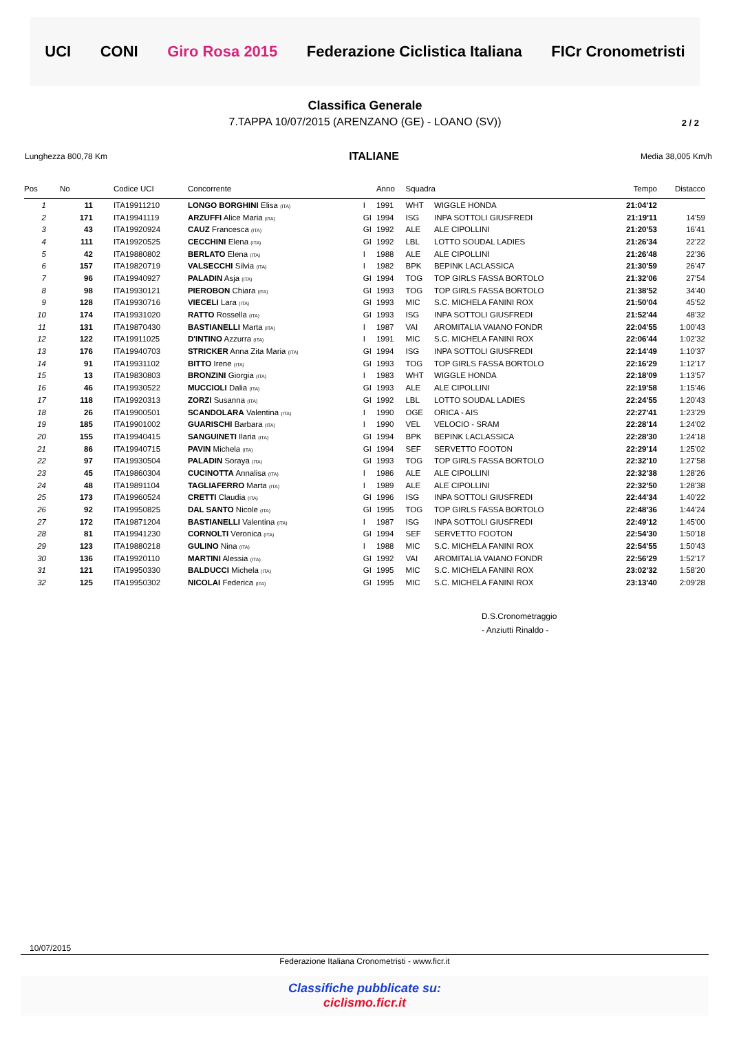UCI CONI Giro Rosa 2015 Federazione Ciclistica Italiana FICr Cronometristi
2 / 2
Classifica Generale
7.TAPPA 10/07/2015 (ARENZANO (GE) - LOANO (SV))
Lunghezza 800,78 Km ITALIANE Media 38,005 Km/h
| Pos | No | Codice UCI | Concorrente | | Anno | Squadra | | Tempo | Distacco |
| --- | --- | --- | --- | --- | --- | --- | --- | --- | --- |
| 1 | 11 | ITA19911210 | LONGO BORGHINI Elisa (ITA) | I | 1991 | WHT | WIGGLE HONDA | 21:04'12 | |
| 2 | 171 | ITA19941119 | ARZUFFI Alice Maria (ITA) | GI | 1994 | ISG | INPA SOTTOLI GIUSFREDI | 21:19'11 | 14'59 |
| 3 | 43 | ITA19920924 | CAUZ Francesca (ITA) | GI | 1992 | ALE | ALE CIPOLLINI | 21:20'53 | 16'41 |
| 4 | 111 | ITA19920525 | CECCHINI Elena (ITA) | GI | 1992 | LBL | LOTTO SOUDAL LADIES | 21:26'34 | 22'22 |
| 5 | 42 | ITA19880802 | BERLATO Elena (ITA) | I | 1988 | ALE | ALE CIPOLLINI | 21:26'48 | 22'36 |
| 6 | 157 | ITA19820719 | VALSECCHI Silvia (ITA) | I | 1982 | BPK | BEPINK LACLASSICA | 21:30'59 | 26'47 |
| 7 | 96 | ITA19940927 | PALADIN Asja (ITA) | GI | 1994 | TOG | TOP GIRLS FASSA BORTOLO | 21:32'06 | 27'54 |
| 8 | 98 | ITA19930121 | PIEROBON Chiara (ITA) | GI | 1993 | TOG | TOP GIRLS FASSA BORTOLO | 21:38'52 | 34'40 |
| 9 | 128 | ITA19930716 | VIECELI Lara (ITA) | GI | 1993 | MIC | S.C. MICHELA FANINI ROX | 21:50'04 | 45'52 |
| 10 | 174 | ITA19931020 | RATTO Rossella (ITA) | GI | 1993 | ISG | INPA SOTTOLI GIUSFREDI | 21:52'44 | 48'32 |
| 11 | 131 | ITA19870430 | BASTIANELLI Marta (ITA) | I | 1987 | VAI | AROMITALIA VAIANO FONDR | 22:04'55 | 1:00'43 |
| 12 | 122 | ITA19911025 | D'INTINO Azzurra (ITA) | I | 1991 | MIC | S.C. MICHELA FANINI ROX | 22:06'44 | 1:02'32 |
| 13 | 176 | ITA19940703 | STRICKER Anna Zita Maria (ITA) | GI | 1994 | ISG | INPA SOTTOLI GIUSFREDI | 22:14'49 | 1:10'37 |
| 14 | 91 | ITA19931102 | BITTO Irene (ITA) | GI | 1993 | TOG | TOP GIRLS FASSA BORTOLO | 22:16'29 | 1:12'17 |
| 15 | 13 | ITA19830803 | BRONZINI Giorgia (ITA) | I | 1983 | WHT | WIGGLE HONDA | 22:18'09 | 1:13'57 |
| 16 | 46 | ITA19930522 | MUCCIOLI Dalia (ITA) | GI | 1993 | ALE | ALE CIPOLLINI | 22:19'58 | 1:15'46 |
| 17 | 118 | ITA19920313 | ZORZI Susanna (ITA) | GI | 1992 | LBL | LOTTO SOUDAL LADIES | 22:24'55 | 1:20'43 |
| 18 | 26 | ITA19900501 | SCANDOLARA Valentina (ITA) | I | 1990 | OGE | ORICA - AIS | 22:27'41 | 1:23'29 |
| 19 | 185 | ITA19901002 | GUARISCHI Barbara (ITA) | I | 1990 | VEL | VELOCIO - SRAM | 22:28'14 | 1:24'02 |
| 20 | 155 | ITA19940415 | SANGUINETI Ilaria (ITA) | GI | 1994 | BPK | BEPINK LACLASSICA | 22:28'30 | 1:24'18 |
| 21 | 86 | ITA19940715 | PAVIN Michela (ITA) | GI | 1994 | SEF | SERVETTO FOOTON | 22:29'14 | 1:25'02 |
| 22 | 97 | ITA19930504 | PALADIN Soraya (ITA) | GI | 1993 | TOG | TOP GIRLS FASSA BORTOLO | 22:32'10 | 1:27'58 |
| 23 | 45 | ITA19860304 | CUCINOTTA Annalisa (ITA) | I | 1986 | ALE | ALE CIPOLLINI | 22:32'38 | 1:28'26 |
| 24 | 48 | ITA19891104 | TAGLIAFERRO Marta (ITA) | I | 1989 | ALE | ALE CIPOLLINI | 22:32'50 | 1:28'38 |
| 25 | 173 | ITA19960524 | CRETTI Claudia (ITA) | GI | 1996 | ISG | INPA SOTTOLI GIUSFREDI | 22:44'34 | 1:40'22 |
| 26 | 92 | ITA19950825 | DAL SANTO Nicole (ITA) | GI | 1995 | TOG | TOP GIRLS FASSA BORTOLO | 22:48'36 | 1:44'24 |
| 27 | 172 | ITA19871204 | BASTIANELLI Valentina (ITA) | I | 1987 | ISG | INPA SOTTOLI GIUSFREDI | 22:49'12 | 1:45'00 |
| 28 | 81 | ITA19941230 | CORNOLTI Veronica (ITA) | GI | 1994 | SEF | SERVETTO FOOTON | 22:54'30 | 1:50'18 |
| 29 | 123 | ITA19880218 | GULINO Nina (ITA) | I | 1988 | MIC | S.C. MICHELA FANINI ROX | 22:54'55 | 1:50'43 |
| 30 | 136 | ITA19920110 | MARTINI Alessia (ITA) | GI | 1992 | VAI | AROMITALIA VAIANO FONDR | 22:56'29 | 1:52'17 |
| 31 | 121 | ITA19950330 | BALDUCCI Michela (ITA) | GI | 1995 | MIC | S.C. MICHELA FANINI ROX | 23:02'32 | 1:58'20 |
| 32 | 125 | ITA19950302 | NICOLAI Federica (ITA) | GI | 1995 | MIC | S.C. MICHELA FANINI ROX | 23:13'40 | 2:09'28 |
D.S.Cronometraggio
- Anziutti Rinaldo -
10/07/2015
Federazione Italiana Cronometristi - www.ficr.it
Classifiche pubblicate su:
ciclismo.ficr.it